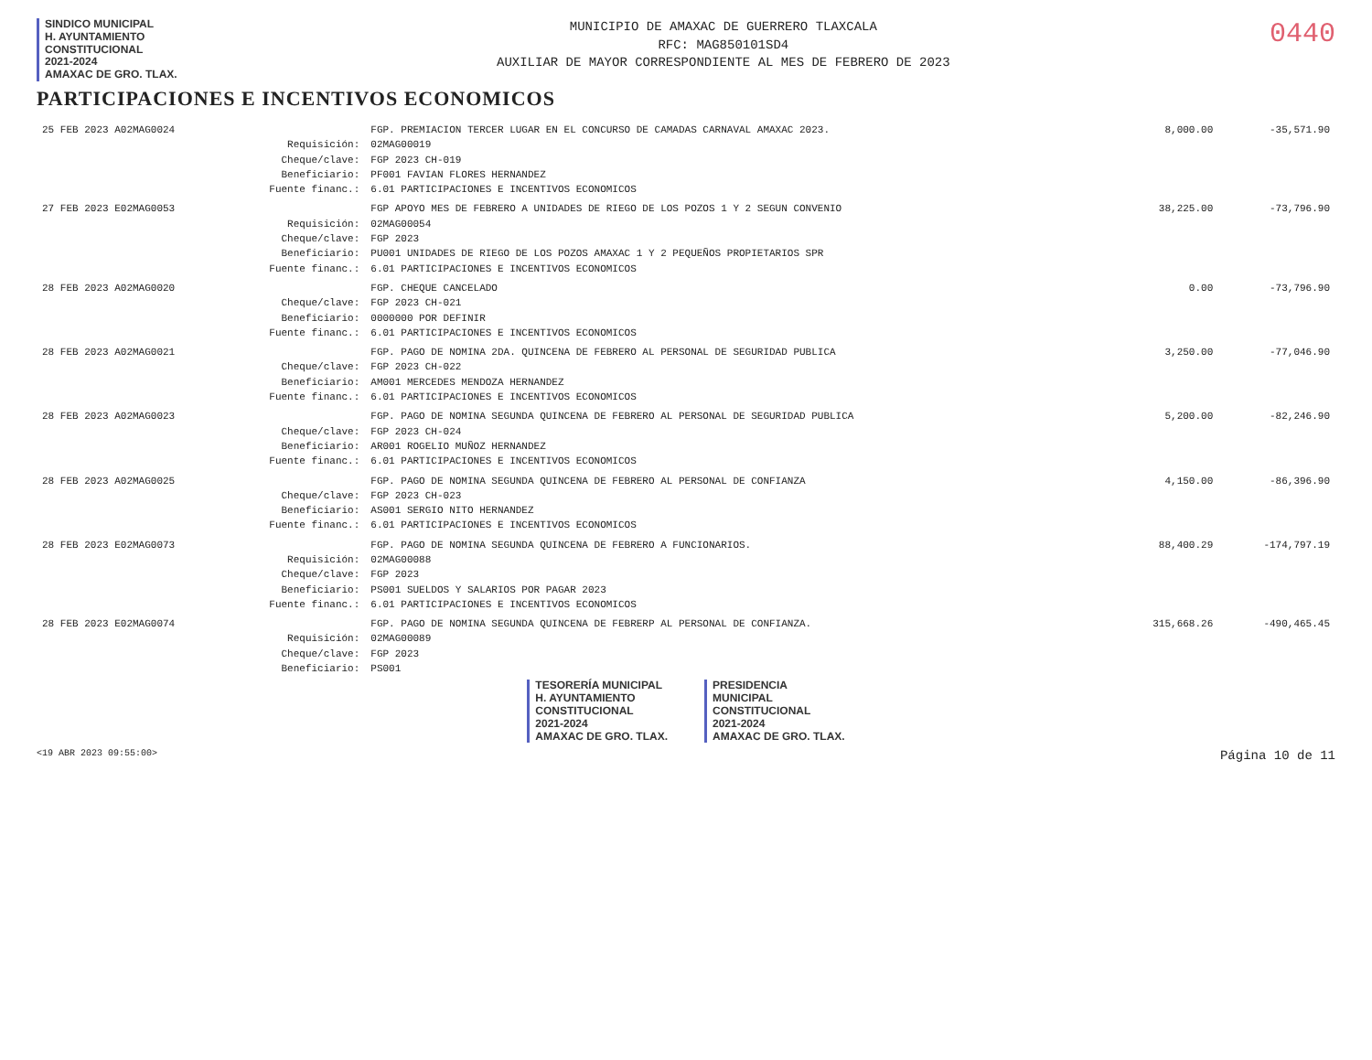SINDICO MUNICIPAL
H. AYUNTAMIENTO
CONSTITUCIONAL
2021-2024
AMAXAC DE GRO. TLAX.
MUNICIPIO DE AMAXAC DE GUERRERO TLAXCALA
RFC: MAG850101SD4
AUXILIAR DE MAYOR CORRESPONDIENTE AL MES DE FEBRERO DE 2023
0440
PARTICIPACIONES E INCENTIVOS ECONOMICOS
| 25 FEB 2023 A02MAG0024 | | FGP. PREMIACION TERCER LUGAR EN EL CONCURSO DE CAMADAS CARNAVAL AMAXAC 2023. | 8,000.00 | -35,571.90 |
| | Requisición: | 02MAG00019 | | |
| | Cheque/clave: | FGP 2023 CH-019 | | |
| | Beneficiario: | PF001 FAVIAN FLORES HERNANDEZ | | |
| | Fuente financ.: | 6.01 PARTICIPACIONES E INCENTIVOS ECONOMICOS | | |
| 27 FEB 2023 E02MAG0053 | | FGP APOYO MES DE FEBRERO A UNIDADES DE RIEGO DE LOS POZOS 1 Y 2 SEGUN CONVENIO | 38,225.00 | -73,796.90 |
| | Requisición: | 02MAG00054 | | |
| | Cheque/clave: | FGP 2023 | | |
| | Beneficiario: | PU001 UNIDADES DE RIEGO DE LOS POZOS AMAXAC 1 Y 2 PEQUEÑOS PROPIETARIOS SPR | | |
| | Fuente financ.: | 6.01 PARTICIPACIONES E INCENTIVOS ECONOMICOS | | |
| 28 FEB 2023 A02MAG0020 | | FGP. CHEQUE CANCELADO | 0.00 | -73,796.90 |
| | Cheque/clave: | FGP 2023 CH-021 | | |
| | Beneficiario: | 0000000 POR DEFINIR | | |
| | Fuente financ.: | 6.01 PARTICIPACIONES E INCENTIVOS ECONOMICOS | | |
| 28 FEB 2023 A02MAG0021 | | FGP. PAGO DE NOMINA 2DA. QUINCENA DE FEBRERO AL PERSONAL DE SEGURIDAD PUBLICA | 3,250.00 | -77,046.90 |
| | Cheque/clave: | FGP 2023 CH-022 | | |
| | Beneficiario: | AM001 MERCEDES MENDOZA HERNANDEZ | | |
| | Fuente financ.: | 6.01 PARTICIPACIONES E INCENTIVOS ECONOMICOS | | |
| 28 FEB 2023 A02MAG0023 | | FGP. PAGO DE NOMINA SEGUNDA QUINCENA DE FEBRERO AL PERSONAL DE SEGURIDAD PUBLICA | 5,200.00 | -82,246.90 |
| | Cheque/clave: | FGP 2023 CH-024 | | |
| | Beneficiario: | AR001 ROGELIO MUÑOZ HERNANDEZ | | |
| | Fuente financ.: | 6.01 PARTICIPACIONES E INCENTIVOS ECONOMICOS | | |
| 28 FEB 2023 A02MAG0025 | | FGP. PAGO DE NOMINA SEGUNDA QUINCENA DE FEBRERO AL PERSONAL DE CONFIANZA | 4,150.00 | -86,396.90 |
| | Cheque/clave: | FGP 2023 CH-023 | | |
| | Beneficiario: | AS001 SERGIO NITO HERNANDEZ | | |
| | Fuente financ.: | 6.01 PARTICIPACIONES E INCENTIVOS ECONOMICOS | | |
| 28 FEB 2023 E02MAG0073 | | FGP. PAGO DE NOMINA SEGUNDA QUINCENA DE FEBRERO A FUNCIONARIOS. | 88,400.29 | -174,797.19 |
| | Requisición: | 02MAG00088 | | |
| | Cheque/clave: | FGP 2023 | | |
| | Beneficiario: | PS001 SUELDOS Y SALARIOS POR PAGAR 2023 | | |
| | Fuente financ.: | 6.01 PARTICIPACIONES E INCENTIVOS ECONOMICOS | | |
| 28 FEB 2023 E02MAG0074 | | FGP. PAGO DE NOMINA SEGUNDA QUINCENA DE FEBRERP AL PERSONAL DE CONFIANZA. | 315,668.26 | -490,465.45 |
| | Requisición: | 02MAG00089 | | |
| | Cheque/clave: | FGP 2023 | | |
| | Beneficiario: | PS001 | | |
TESORERÍA MUNICIPAL
H. AYUNTAMIENTO
CONSTITUCIONAL
2021-2024
AMAXAC DE GRO. TLAX.
PRESIDENCIA
MUNICIPAL
CONSTITUCIONAL
2021-2024
AMAXAC DE GRO. TLAX.
<19 ABR 2023 09:55:00> Página 10 de 11